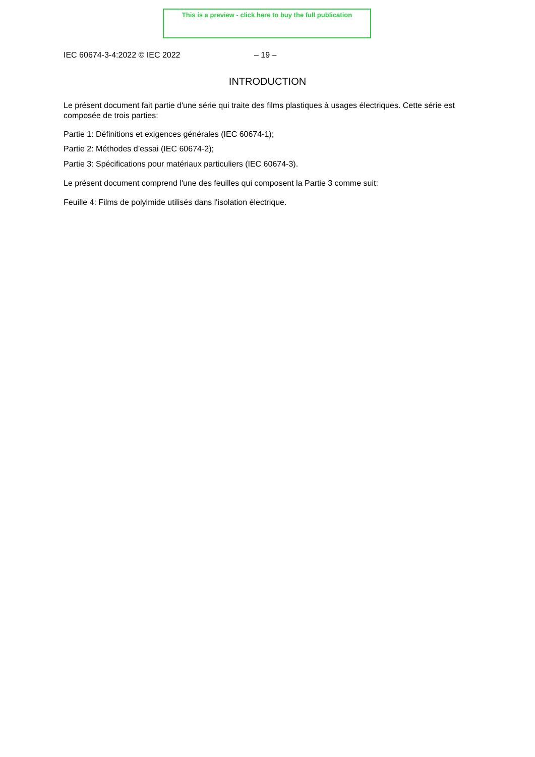This is a preview - click here to buy the full publication
IEC 60674-3-4:2022 © IEC 2022 – 19 –
INTRODUCTION
Le présent document fait partie d'une série qui traite des films plastiques à usages électriques. Cette série est composée de trois parties:
Partie 1: Définitions et exigences générales (IEC 60674-1);
Partie 2: Méthodes d’essai (IEC 60674-2);
Partie 3: Spécifications pour matériaux particuliers (IEC 60674-3).
Le présent document comprend l'une des feuilles qui composent la Partie 3 comme suit:
Feuille 4: Films de polyimide utilisés dans l'isolation électrique.